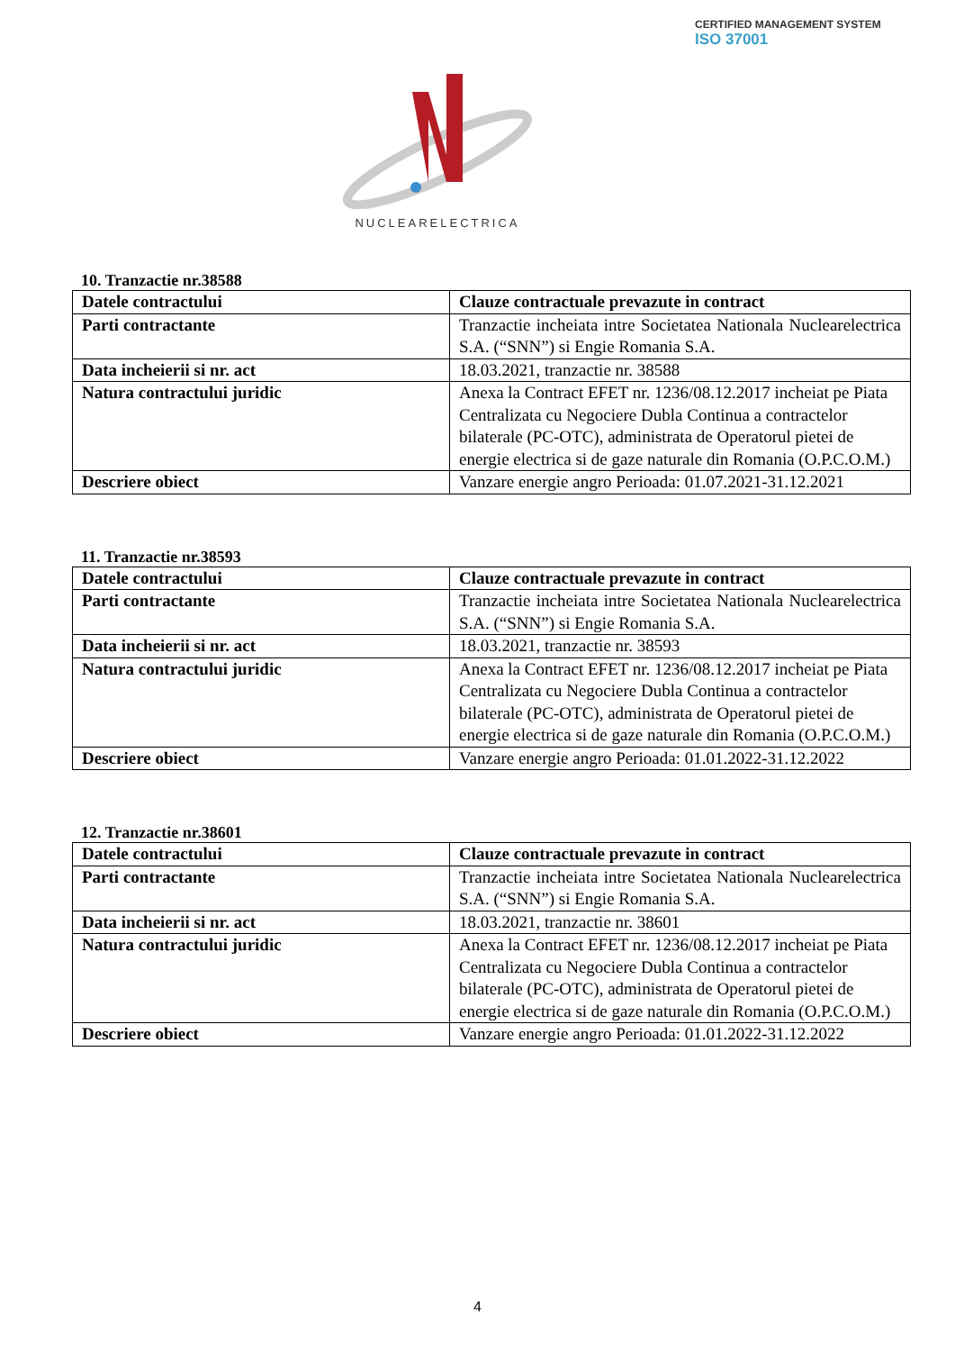CERTIFIED MANAGEMENT SYSTEM
ISO 37001
NUCLEARELECTRICA
10. Tranzactie nr.38588
| Datele contractului | Clauze contractuale prevazute in contract |
| --- | --- |
| Parti contractante | Tranzactie incheiata intre Societatea Nationala Nuclearelectrica S.A. (“SNN”) si Engie Romania S.A. |
| Data incheierii si nr. act | 18.03.2021, tranzactie nr. 38588 |
| Natura contractului juridic | Anexa la Contract EFET nr. 1236/08.12.2017 incheiat pe Piata Centralizata cu Negociere Dubla Continua a contractelor bilaterale (PC-OTC), administrata de Operatorul pietei de energie electrica si de gaze naturale din Romania (O.P.C.O.M.) |
| Descriere obiect | Vanzare energie angro Perioada: 01.07.2021-31.12.2021 |
11. Tranzactie nr.38593
| Datele contractului | Clauze contractuale prevazute in contract |
| --- | --- |
| Parti contractante | Tranzactie incheiata intre Societatea Nationala Nuclearelectrica S.A. (“SNN”) si Engie Romania S.A. |
| Data incheierii si nr. act | 18.03.2021, tranzactie nr. 38593 |
| Natura contractului juridic | Anexa la Contract EFET nr. 1236/08.12.2017 incheiat pe Piata Centralizata cu Negociere Dubla Continua a contractelor bilaterale (PC-OTC), administrata de Operatorul pietei de energie electrica si de gaze naturale din Romania (O.P.C.O.M.) |
| Descriere obiect | Vanzare energie angro Perioada: 01.01.2022-31.12.2022 |
12. Tranzactie nr.38601
| Datele contractului | Clauze contractuale prevazute in contract |
| --- | --- |
| Parti contractante | Tranzactie incheiata intre Societatea Nationala Nuclearelectrica S.A. (“SNN”) si Engie Romania S.A. |
| Data incheierii si nr. act | 18.03.2021, tranzactie nr. 38601 |
| Natura contractului juridic | Anexa la Contract EFET nr. 1236/08.12.2017 incheiat pe Piata Centralizata cu Negociere Dubla Continua a contractelor bilaterale (PC-OTC), administrata de Operatorul pietei de energie electrica si de gaze naturale din Romania (O.P.C.O.M.) |
| Descriere obiect | Vanzare energie angro Perioada: 01.01.2022-31.12.2022 |
4